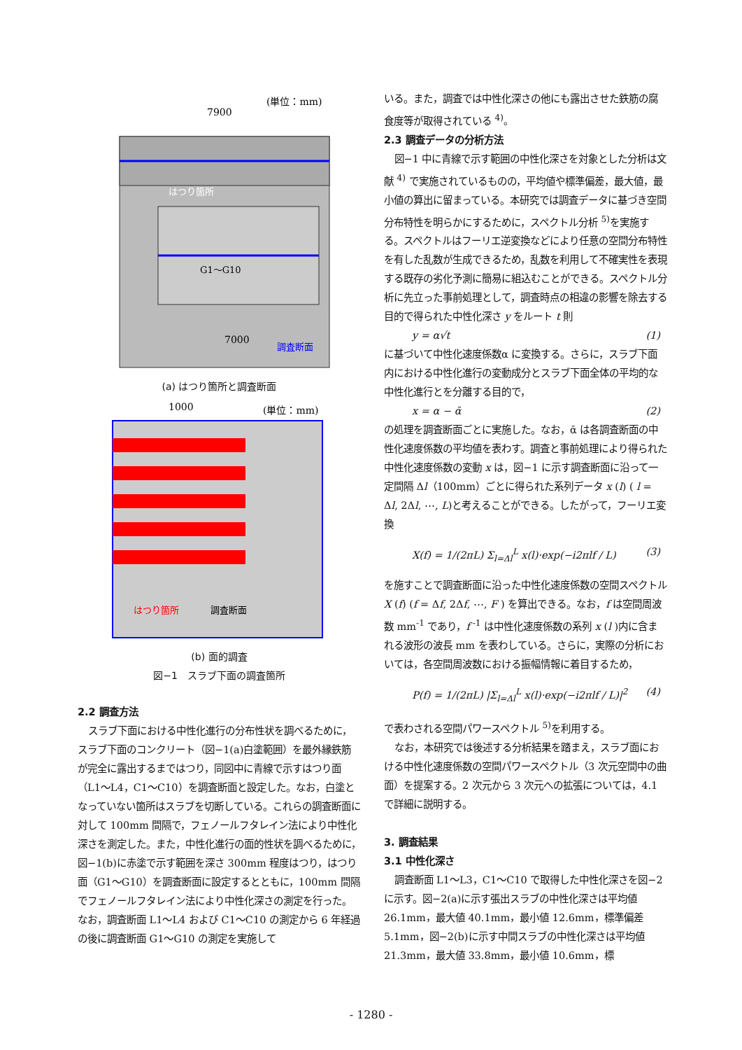7900
(単位：mm)
はつり箇所
7000
調査断面
G1～G10
(a) はつり箇所と調査断面
1000
(単位：mm)
はつり箇所
調査断面
(b) 面的調査
図−1　スラブ下面の調査箇所
2.2 調査方法
スラブ下面における中性化進行の分布性状を調べるために，スラブ下面のコンクリート（図−1(a)白塗範囲）を最外縁鉄筋が完全に露出するまではつり，同図中に青線で示すはつり面（L1～L4，C1～C10）を調査断面と設定した。なお，白塗となっていない箇所はスラブを切断している。これらの調査断面に対して 100mm 間隔で，フェノールフタレイン法により中性化深さを測定した。また，中性化進行の面的性状を調べるために，図−1(b)に赤塗で示す範囲を深さ 300mm 程度はつり，はつり面（G1～G10）を調査断面に設定するとともに，100mm 間隔でフェノールフタレイン法により中性化深さの測定を行った。なお，調査断面 L1～L4 および C1～C10 の測定から 6 年経過の後に調査断面 G1～G10 の測定を実施して
いる。また，調査では中性化深さの他にも露出させた鉄筋の腐食度等が取得されている <sup>4)</sup>。
2.3 調査データの分析方法
図−1 中に青線で示す範囲の中性化深さを対象とした分析は文献 <sup>4)</sup> で実施されているものの，平均値や標準偏差，最大値，最小値の算出に留まっている。本研究では調査データに基づき空間分布特性を明らかにするために，スペクトル分析 <sup>5)</sup>を実施する。スペクトルはフーリエ逆変換などにより任意の空間分布特性を有した乱数が生成できるため，乱数を利用して不確実性を表現する既存の劣化予測に簡易に組込むことができる。スペクトル分析に先立った事前処理として，調査時点の相違の影響を除去する目的で得られた中性化深さ y をルート t 則
y = α√t (1)
に基づいて中性化速度係数α に変換する。さらに，スラブ下面内における中性化進行の変動成分とスラブ下面全体の平均的な中性化進行とを分離する目的で，
x = α − ᾱ (2)
の処理を調査断面ごとに実施した。なお，ᾱ は各調査断面の中性化速度係数の平均値を表わす。調査と事前処理により得られた中性化速度係数の変動 x は，図−1 に示す調査断面に沿って一定間隔 Δl（100mm）ごとに得られた系列データ x (l) ( l = Δl, 2Δl, ⋯, L)と考えることができる。したがって，フーリエ変換
X(f) = 1/(2πL) Σ<sub>l=Δl</sub><sup>L</sup> x(l)·exp(−i2πlf / L) (3)
を施すことで調査断面に沿った中性化速度係数の空間スペクトル X (f) (f = Δf, 2Δf, ⋯, F ) を算出できる。なお，f は空間周波数 mm<sup>-1</sup> であり，f<sup>-1</sup> は中性化速度係数の系列 x (l )内に含まれる波形の波長 mm を表わしている。さらに，実際の分析においては，各空間周波数における振幅情報に着目するため，
P(f) = 1/(2πL) |Σ<sub>l=Δl</sub><sup>L</sup> x(l)·exp(−i2πlf / L)|<sup>2</sup> (4)
で表わされる空間パワースペクトル <sup>5)</sup>を利用する。
なお，本研究では後述する分析結果を踏まえ，スラブ面における中性化速度係数の空間パワースペクトル（3 次元空間中の曲面）を提案する。2 次元から 3 次元への拡張については，4.1 で詳細に説明する。
3. 調査結果
3.1 中性化深さ
調査断面 L1～L3，C1～C10 で取得した中性化深さを図−2 に示す。図−2(a)に示す張出スラブの中性化深さは平均値 26.1mm，最大値 40.1mm，最小値 12.6mm，標準偏差 5.1mm，図−2(b)に示す中間スラブの中性化深さは平均値 21.3mm，最大値 33.8mm，最小値 10.6mm，標
- 1280 -